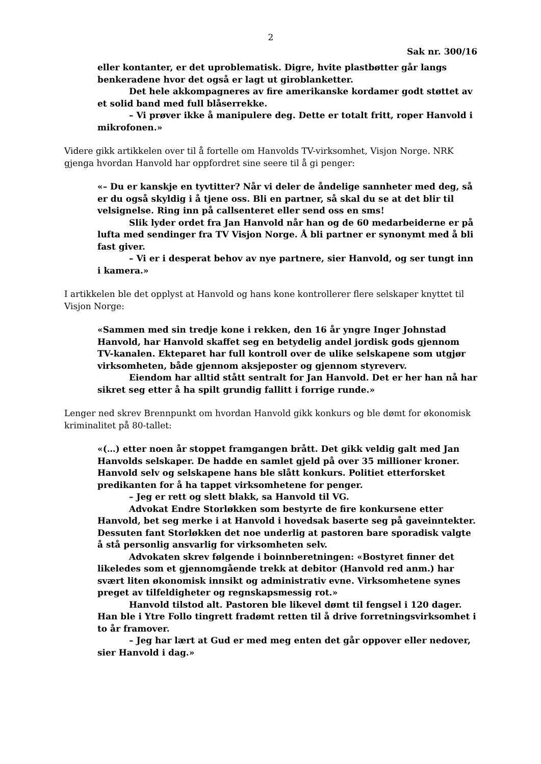2
Sak nr. 300/16
eller kontanter, er det uproblematisk. Digre, hvite plastbøtter går langs benkeradene hvor det også er lagt ut giroblanketter.
Det hele akkompagneres av fire amerikanske kordamer godt støttet av et solid band med full blåserrekke.
– Vi prøver ikke å manipulere deg. Dette er totalt fritt, roper Hanvold i mikrofonen.»
Videre gikk artikkelen over til å fortelle om Hanvolds TV-virksomhet, Visjon Norge. NRK gjenga hvordan Hanvold har oppfordret sine seere til å gi penger:
«– Du er kanskje en tyvtitter? Når vi deler de åndelige sannheter med deg, så er du også skyldig i å tjene oss. Bli en partner, så skal du se at det blir til velsignelse. Ring inn på callsenteret eller send oss en sms!
Slik lyder ordet fra Jan Hanvold når han og de 60 medarbeiderne er på lufta med sendinger fra TV Visjon Norge. Å bli partner er synonymt med å bli fast giver.
– Vi er i desperat behov av nye partnere, sier Hanvold, og ser tungt inn i kamera.»
I artikkelen ble det opplyst at Hanvold og hans kone kontrollerer flere selskaper knyttet til Visjon Norge:
«Sammen med sin tredje kone i rekken, den 16 år yngre Inger Johnstad Hanvold, har Hanvold skaffet seg en betydelig andel jordisk gods gjennom TV-kanalen. Ekteparet har full kontroll over de ulike selskapene som utgjør virksomheten, både gjennom aksjeposter og gjennom styreverv.
Eiendom har alltid stått sentralt for Jan Hanvold. Det er her han nå har sikret seg etter å ha spilt grundig fallitt i forrige runde.»
Lenger ned skrev Brennpunkt om hvordan Hanvold gikk konkurs og ble dømt for økonomisk kriminalitet på 80-tallet:
«(…) etter noen år stoppet framgangen brått. Det gikk veldig galt med Jan Hanvolds selskaper. De hadde en samlet gjeld på over 35 millioner kroner. Hanvold selv og selskapene hans ble slått konkurs. Politiet etterforsket predikanten for å ha tappet virksomhetene for penger.
– Jeg er rett og slett blakk, sa Hanvold til VG.
Advokat Endre Storløkken som bestyrte de fire konkursene etter Hanvold, bet seg merke i at Hanvold i hovedsak baserte seg på gaveinntekter. Dessuten fant Storløkken det noe underlig at pastoren bare sporadisk valgte å stå personlig ansvarlig for virksomheten selv.
Advokaten skrev følgende i boinnberetningen: «Bostyret finner det likeledes som et gjennomgående trekk at debitor (Hanvold red anm.) har svært liten økonomisk innsikt og administrativ evne. Virksomhetene synes preget av tilfeldigheter og regnskapsmessig rot.»
Hanvold tilstod alt. Pastoren ble likevel dømt til fengsel i 120 dager. Han ble i Ytre Follo tingrett fradømt retten til å drive forretningsvirksomhet i to år framover.
– Jeg har lært at Gud er med meg enten det går oppover eller nedover, sier Hanvold i dag.»